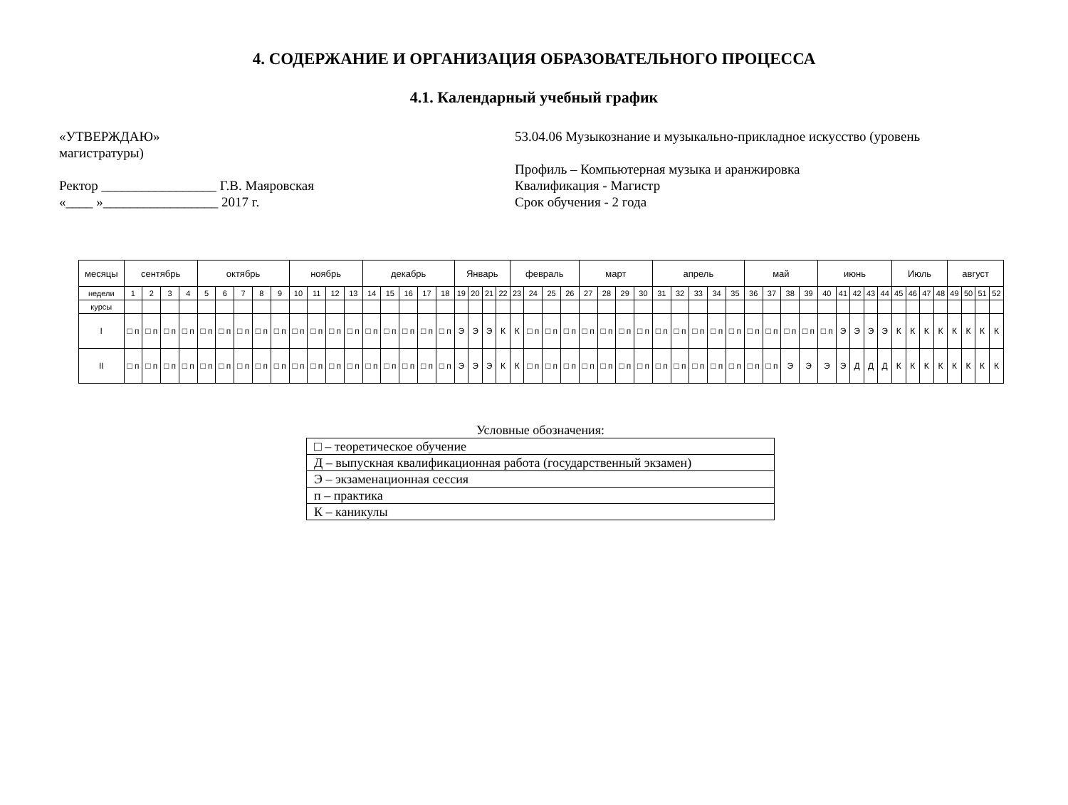4. СОДЕРЖАНИЕ И ОРГАНИЗАЦИЯ ОБРАЗОВАТЕЛЬНОГО ПРОЦЕССА
4.1. Календарный учебный график
«УТВЕРЖДАЮ»
магистратуры)
Ректор _________________ Г.В. Маяровская
«____ »_________________ 2017 г.
53.04.06 Музыкознание и музыкально-прикладное искусство (уровень
Профиль – Компьютерная музыка и аранжировка
Квалификация - Магистр
Срок обучения - 2 года
| месяцы | сентябрь | | | | октябрь | | | | | ноябрь | | | | декабрь | | | | | Январь | | | | февраль | | | | март | | | | апрель | | | | | май | | | | июнь | | | | | Июль | | | | август | | | |
| недели | 1 | 2 | 3 | 4 | 5 | 6 | 7 | 8 | 9 | 10 | 11 | 12 | 13 | 14 | 15 | 16 | 17 | 18 | 19 | 20 | 21 | 22 | 23 | 24 | 25 | 26 | 27 | 28 | 29 | 30 | 31 | 32 | 33 | 34 | 35 | 36 | 37 | 38 | 39 | 40 | 41 | 42 | 43 | 44 | 45 | 46 | 47 | 48 | 49 | 50 | 51 | 52 |
| курсы | | | | | | | | | | | | | | | | | | | | | | | | | | | | | | | | | | | | | | | | | | | | | | | | | | | | |
| I | □ п | □ п | □ п | □ п | □ п | □ п | □ п | □ п | □ п | □ п | □ п | □ п | □ п | □ п | □ п | □ п | □ п | □ п | Э | Э | Э | К | К | □ п | □ п | □ п | □ п | □ п | □ п | □ п | □ п | □ п | □ п | □ п | □ п | □ п | □ п | □ п | □ п | □ п | Э | Э | Э | Э | К | К | К | К | К | К | К | К |
| II | □ п | □ п | □ п | □ п | □ п | □ п | □ п | □ п | □ п | □ п | □ п | □ п | □ п | □ п | □ п | □ п | □ п | □ п | Э | Э | Э | К | К | □ п | □ п | □ п | □ п | □ п | □ п | □ п | □ п | □ п | □ п | □ п | □ п | □ п | □ п | Э | Э | Э | Э | Д | Д | Д | К | К | К | К | К | К | К | К |
Условные обозначения:
| □ – теоретическое обучение |
| Д – выпускная квалификационная работа (государственный экзамен) |
| Э – экзаменационная сессия |
| п – практика |
| К – каникулы |